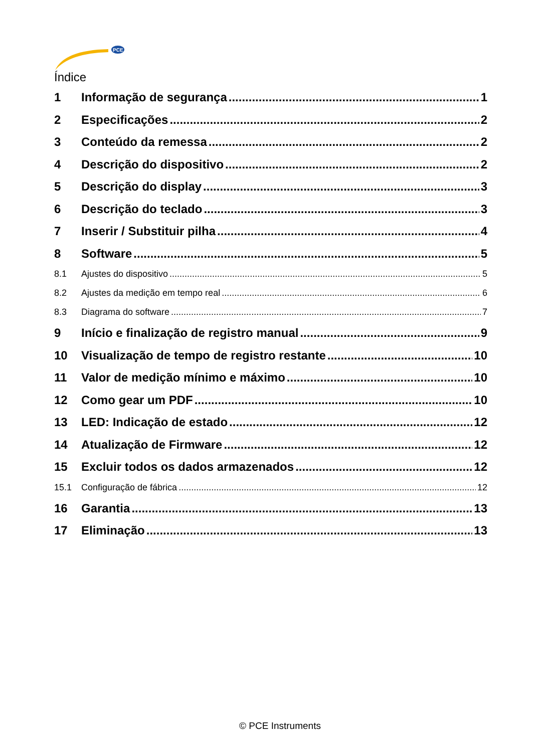PCE
Índice
1 Informação de segurança 1
2 Especificações 2
3 Conteúdo da remessa 2
4 Descrição do dispositivo 2
5 Descrição do display 3
6 Descrição do teclado 3
7 Inserir / Substituir pilha 4
8 Software 5
8.1 Ajustes do dispositivo 5
8.2 Ajustes da medição em tempo real 6
8.3 Diagrama do software 7
9 Início e finalização de registro manual 9
10 Visualização de tempo de registro restante 10
11 Valor de medição mínimo e máximo 10
12 Como gear um PDF 10
13 LED: Indicação de estado 12
14 Atualização de Firmware 12
15 Excluir todos os dados armazenados 12
15.1 Configuração de fábrica 12
16 Garantia 13
17 Eliminação 13
© PCE Instruments